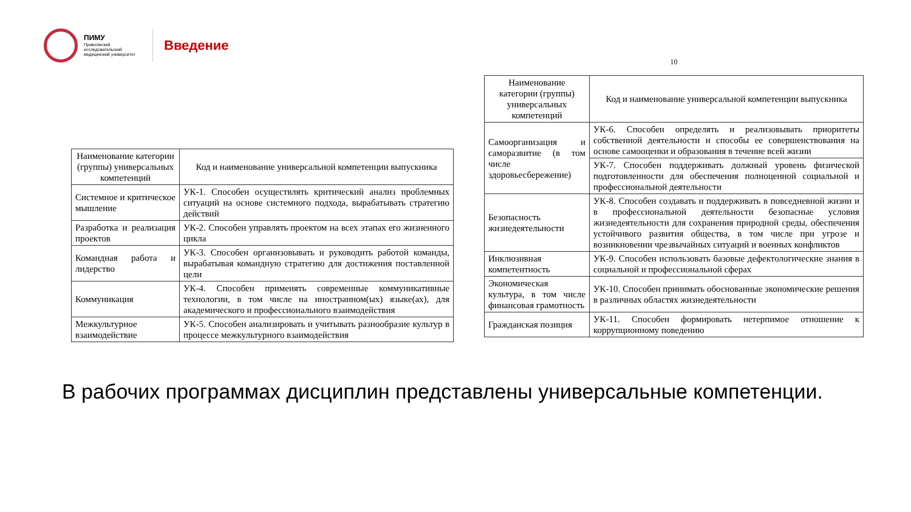ПИМУ
Приволжский исследовательский медицинский университет
Введение
| Наименование категории (группы) универсальных компетенций | Код и наименование универсальной компетенции выпускника |
| --- | --- |
| Системное и критическое мышление | УК-1. Способен осуществлять критический анализ проблемных ситуаций на основе системного подхода, вырабатывать стратегию действий |
| Разработка и реализация проектов | УК-2. Способен управлять проектом на всех этапах его жизненного цикла |
| Командная работа и лидерство | УК-3. Способен организовывать и руководить работой команды, вырабатывая командную стратегию для достижения поставленной цели |
| Коммуникация | УК-4. Способен применять современные коммуникативные технологии, в том числе на иностранном(ых) языке(ах), для академического и профессионального взаимодействия |
| Межкультурное взаимодействие | УК-5. Способен анализировать и учитывать разнообразие культур в процессе межкультурного взаимодействия |
10
| Наименование категории (группы) универсальных компетенций | Код и наименование универсальной компетенции выпускника |
| --- | --- |
| Самоорганизация и саморазвитие (в том числе здоровьесбережение) | УК-6. Способен определять и реализовывать приоритеты собственной деятельности и способы ее совершенствования на основе самооценки и образования в течение всей жизни |
| | УК-7. Способен поддерживать должный уровень физической подготовленности для обеспечения полноценной социальной и профессиональной деятельности |
| Безопасность жизнедеятельности | УК-8. Способен создавать и поддерживать в повседневной жизни и в профессиональной деятельности безопасные условия жизнедеятельности для сохранения природной среды, обеспечения устойчивого развития общества, в том числе при угрозе и возникновении чрезвычайных ситуаций и военных конфликтов |
| Инклюзивная компетентность | УК-9. Способен использовать базовые дефектологические знания в социальной и профессиональной сферах |
| Экономическая культура, в том числе финансовая грамотность | УК-10. Способен принимать обоснованные экономические решения в различных областях жизнедеятельности |
| Гражданская позиция | УК-11. Способен формировать нетерпимое отношение к коррупционному поведению |
В рабочих программах дисциплин представлены универсальные компетенции.